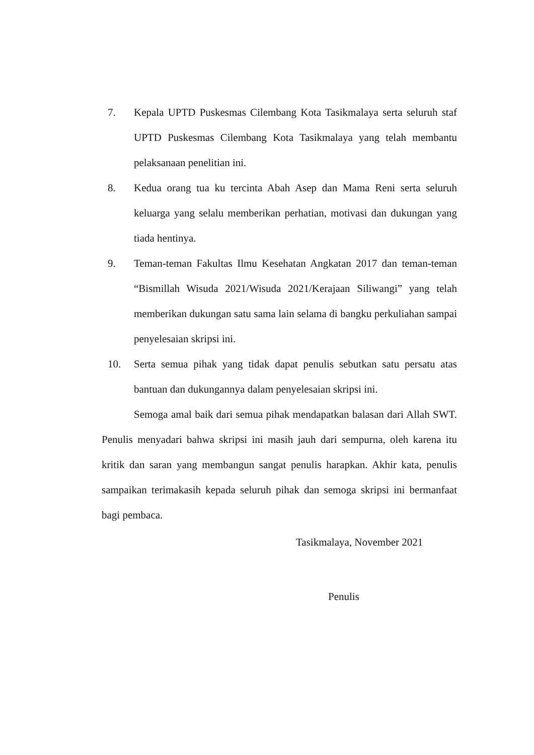7. Kepala UPTD Puskesmas Cilembang Kota Tasikmalaya serta seluruh staf UPTD Puskesmas Cilembang Kota Tasikmalaya yang telah membantu pelaksanaan penelitian ini.
8. Kedua orang tua ku tercinta Abah Asep dan Mama Reni serta seluruh keluarga yang selalu memberikan perhatian, motivasi dan dukungan yang tiada hentinya.
9. Teman-teman Fakultas Ilmu Kesehatan Angkatan 2017 dan teman-teman “Bismillah Wisuda 2021/Wisuda 2021/Kerajaan Siliwangi” yang telah memberikan dukungan satu sama lain selama di bangku perkuliahan sampai penyelesaian skripsi ini.
10. Serta semua pihak yang tidak dapat penulis sebutkan satu persatu atas bantuan dan dukungannya dalam penyelesaian skripsi ini.
Semoga amal baik dari semua pihak mendapatkan balasan dari Allah SWT. Penulis menyadari bahwa skripsi ini masih jauh dari sempurna, oleh karena itu kritik dan saran yang membangun sangat penulis harapkan. Akhir kata, penulis sampaikan terimakasih kepada seluruh pihak dan semoga skripsi ini bermanfaat bagi pembaca.
Tasikmalaya, November 2021
Penulis